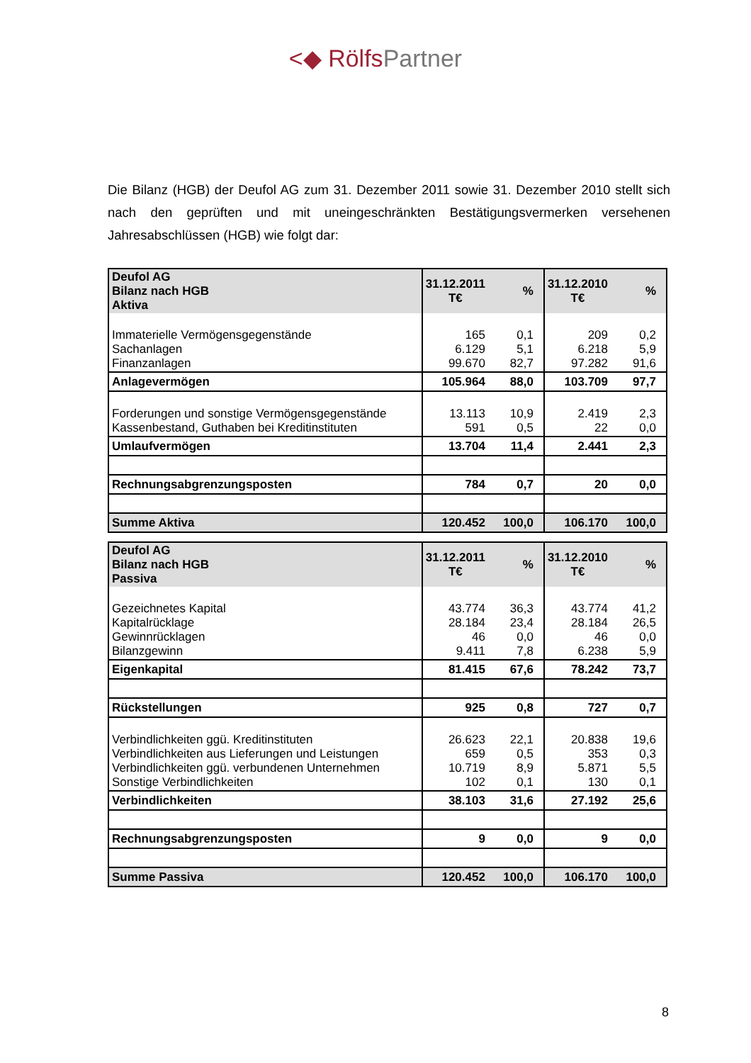<◆ RölfsPartner
Die Bilanz (HGB) der Deufol AG zum 31. Dezember 2011 sowie 31. Dezember 2010 stellt sich nach den geprüften und mit uneingeschränkten Bestätigungsvermerken versehenen Jahresabschlüssen (HGB) wie folgt dar:
| Deufol AG Bilanz nach HGB Aktiva | 31.12.2011 T€ | % | 31.12.2010 T€ | % |
| Immaterielle Vermögensgegenstände Sachanlagen Finanzanlagen | 165 6.129 99.670 | 0,1 5,1 82,7 | 209 6.218 97.282 | 0,2 5,9 91,6 |
| Anlagevermögen | 105.964 | 88,0 | 103.709 | 97,7 |
| Forderungen und sonstige Vermögensgegenstände Kassenbestand, Guthaben bei Kreditinstituten | 13.113 591 | 10,9 0,5 | 2.419 22 | 2,3 0,0 |
| Umlaufvermögen | 13.704 | 11,4 | 2.441 | 2,3 |
| Rechnungsabgrenzungsposten | 784 | 0,7 | 20 | 0,0 |
| Summe Aktiva | 120.452 | 100,0 | 106.170 | 100,0 |
| Deufol AG Bilanz nach HGB Passiva | 31.12.2011 T€ | % | 31.12.2010 T€ | % |
| Gezeichnetes Kapital Kapitalrücklage Gewinnrücklagen Bilanzgewinn | 43.774 28.184 46 9.411 | 36,3 23,4 0,0 7,8 | 43.774 28.184 46 6.238 | 41,2 26,5 0,0 5,9 |
| Eigenkapital | 81.415 | 67,6 | 78.242 | 73,7 |
| Rückstellungen | 925 | 0,8 | 727 | 0,7 |
| Verbindlichkeiten ggü. Kreditinstituten Verbindlichkeiten aus Lieferungen und Leistungen Verbindlichkeiten ggü. verbundenen Unternehmen Sonstige Verbindlichkeiten | 26.623 659 10.719 102 | 22,1 0,5 8,9 0,1 | 20.838 353 5.871 130 | 19,6 0,3 5,5 0,1 |
| Verbindlichkeiten | 38.103 | 31,6 | 27.192 | 25,6 |
| Rechnungsabgrenzungsposten | 9 | 0,0 | 9 | 0,0 |
| Summe Passiva | 120.452 | 100,0 | 106.170 | 100,0 |
8